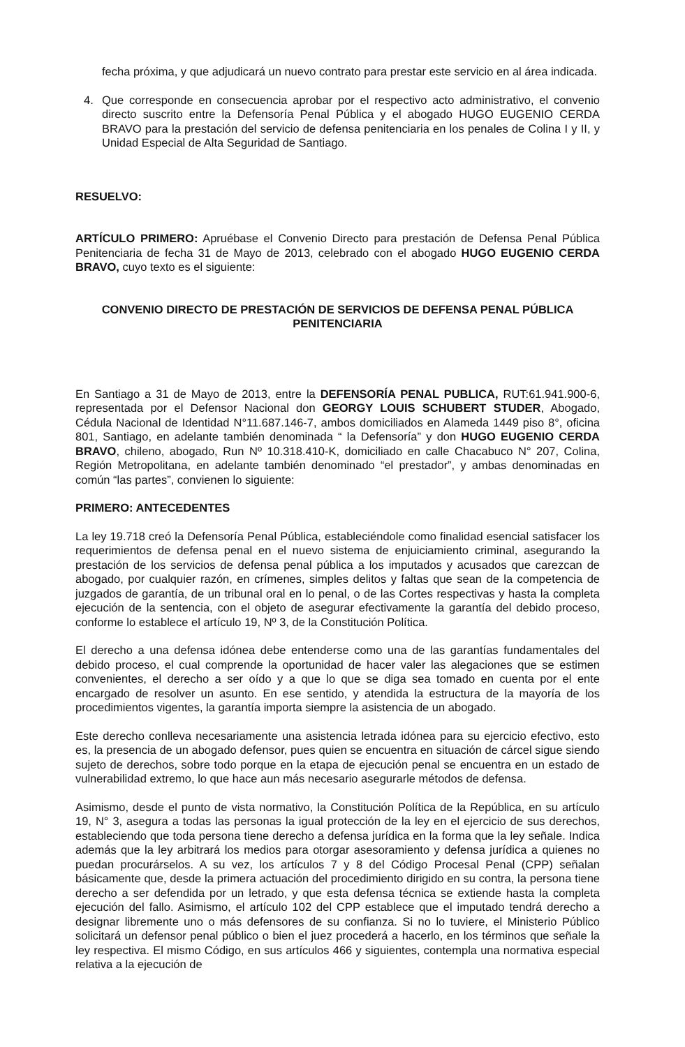fecha próxima, y que adjudicará un nuevo contrato para prestar este servicio en al área indicada.
4. Que corresponde en consecuencia aprobar por el respectivo acto administrativo, el convenio directo suscrito entre la Defensoría Penal Pública y el abogado HUGO EUGENIO CERDA BRAVO para la prestación del servicio de defensa penitenciaria en los penales de Colina I y II, y Unidad Especial de Alta Seguridad de Santiago.
RESUELVO:
ARTÍCULO PRIMERO: Apruébase el Convenio Directo para prestación de Defensa Penal Pública Penitenciaria de fecha 31 de Mayo de 2013, celebrado con el abogado HUGO EUGENIO CERDA BRAVO, cuyo texto es el siguiente:
CONVENIO DIRECTO DE PRESTACIÓN DE SERVICIOS DE DEFENSA PENAL PÚBLICA PENITENCIARIA
En Santiago a 31 de Mayo de 2013, entre la DEFENSORÍA PENAL PUBLICA, RUT:61.941.900-6, representada por el Defensor Nacional don GEORGY LOUIS SCHUBERT STUDER, Abogado, Cédula Nacional de Identidad N°11.687.146-7, ambos domiciliados en Alameda 1449 piso 8°, oficina 801, Santiago, en adelante también denominada “ la Defensoría” y don HUGO EUGENIO CERDA BRAVO, chileno, abogado, Run Nº 10.318.410-K, domiciliado en calle Chacabuco N° 207, Colina, Región Metropolitana, en adelante también denominado “el prestador”, y ambas denominadas en común “las partes”, convienen lo siguiente:
PRIMERO: ANTECEDENTES
La ley 19.718 creó la Defensoría Penal Pública, estableciéndole como finalidad esencial satisfacer los requerimientos de defensa penal en el nuevo sistema de enjuiciamiento criminal, asegurando la prestación de los servicios de defensa penal pública a los imputados y acusados que carezcan de abogado, por cualquier razón, en crímenes, simples delitos y faltas que sean de la competencia de juzgados de garantía, de un tribunal oral en lo penal, o de las Cortes respectivas y hasta la completa ejecución de la sentencia, con el objeto de asegurar efectivamente la garantía del debido proceso, conforme lo establece el artículo 19, Nº 3, de la Constitución Política.
El derecho a una defensa idónea debe entenderse como una de las garantías fundamentales del debido proceso, el cual comprende la oportunidad de hacer valer las alegaciones que se estimen convenientes, el derecho a ser oído y a que lo que se diga sea tomado en cuenta por el ente encargado de resolver un asunto. En ese sentido, y atendida la estructura de la mayoría de los procedimientos vigentes, la garantía importa siempre la asistencia de un abogado.
Este derecho conlleva necesariamente una asistencia letrada idónea para su ejercicio efectivo, esto es, la presencia de un abogado defensor, pues quien se encuentra en situación de cárcel sigue siendo sujeto de derechos, sobre todo porque en la etapa de ejecución penal se encuentra en un estado de vulnerabilidad extremo, lo que hace aun más necesario asegurarle métodos de defensa.
Asimismo, desde el punto de vista normativo, la Constitución Política de la República, en su artículo 19, N° 3, asegura a todas las personas la igual protección de la ley en el ejercicio de sus derechos, estableciendo que toda persona tiene derecho a defensa jurídica en la forma que la ley señale. Indica además que la ley arbitrará los medios para otorgar asesoramiento y defensa jurídica a quienes no puedan procurárselos. A su vez, los artículos 7 y 8 del Código Procesal Penal (CPP) señalan básicamente que, desde la primera actuación del procedimiento dirigido en su contra, la persona tiene derecho a ser defendida por un letrado, y que esta defensa técnica se extiende hasta la completa ejecución del fallo. Asimismo, el artículo 102 del CPP establece que el imputado tendrá derecho a designar libremente uno o más defensores de su confianza. Si no lo tuviere, el Ministerio Público solicitará un defensor penal público o bien el juez procederá a hacerlo, en los términos que señale la ley respectiva. El mismo Código, en sus artículos 466 y siguientes, contempla una normativa especial relativa a la ejecución de